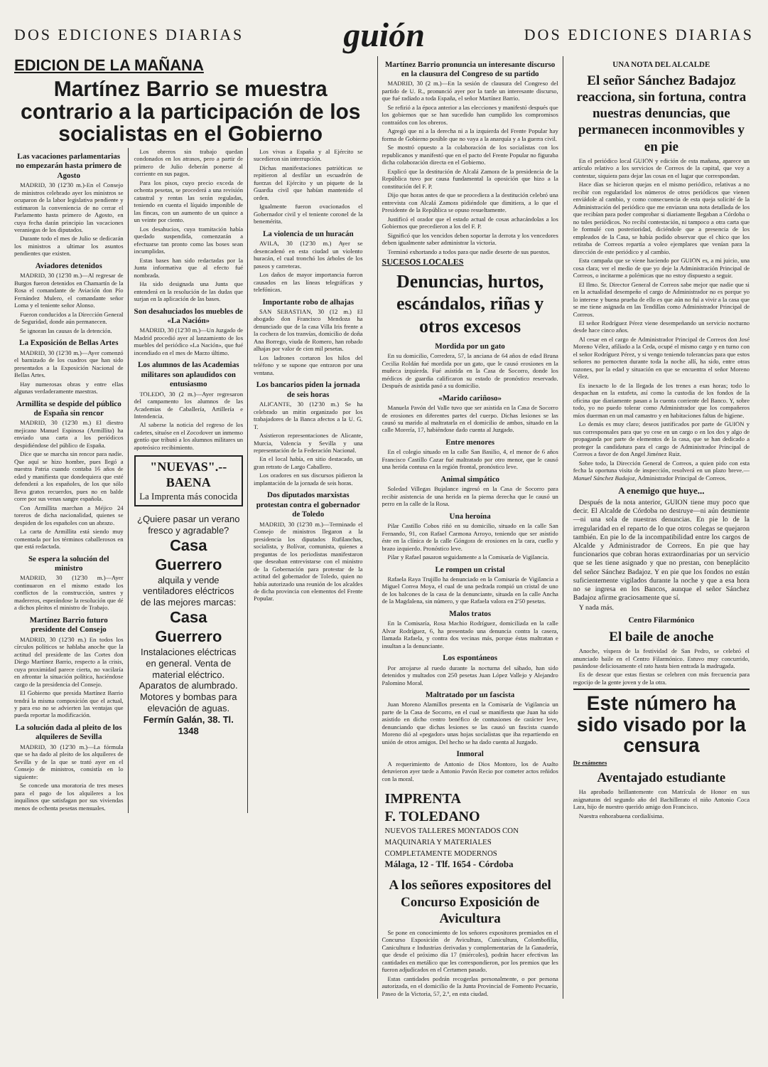DOS EDICIONES DIARIAS guión DOS EDICIONES DIARIAS
EDICION DE LA MAÑANA
Martínez Barrio se muestra contrario a la participación de los socialistas en el Gobierno
Las vacaciones parlamentarias no empezarán hasta primero de Agosto
MADRID, 30 (12'30 m.)-En el Consejo de ministros celebrado ayer los ministros se ocuparon de la labor legislativa pendiente y estimaron la conveniencia de no cerrar el Parlamento hasta primero de Agosto, en cuya fecha darán principio las vacaciones veraniegas de los diputados.
Durante todo el mes de Julio se dedicarán los ministros a ultimar los asuntos pendientes que existen.
Aviadores detenidos
MADRID, 30 (12'30 m.)—Al regresar de Burgos fueron detenidos en Chamartín de la Rosa el comandante de Aviación don Pío Fernández Mulero, el comandante señor Loma y el teniente señor Alonso.
Fueron conducidos a la Dirección General de Seguridad, donde aún permanecen.
Se ignoran las causas de la detención.
La Exposición de Bellas Artes
MADRID, 30 (12'30 m.)—Ayer comenzó el barnizado de los cuadros que han sido presentados a la Exposición Nacional de Bellas Artes.
Hay numerosas obras y entre ellas algunas verdaderamente maestras.
Armillita se despide del público de España sin rencor
MADRID, 30 (12'30 m.) El diestro mejicano Manuel Espinosa (Armillita) ha enviado una carta a los periódicos despidiéndose del público de España.
Dice que se marcha sin rencor para nadie. Que aquí se hizo hombre, pues llegó a nuestra Patria cuando contaba 16 años de edad y manifiesta que dondequiera que esté defenderá a los españoles, de los que sólo lleva gratos recuerdos, pues no en balde corre por sus venas sangre española.
Con Armillita marchan a Méjico 24 toreros de dicha nacionalidad, quienes se despiden de los españoles con un abrazo.
La carta de Armillita está siendo muy comentada por los términos caballerosos en que está redactada.
Se espera la solución del ministro
MADRID, 30 (12'30 m.)—Ayer continuaron en el mismo estado los conflictos de la construcción, sastres y madereros, esperándose la resolución que dé a dichos pleitos el ministro de Trabajo.
Martínez Barrio futuro presidente del Consejo
MADRID, 30 (12'30 m.) En todos los círculos políticos se hablaba anoche que la actitud del presidente de las Cortes don Diego Martínez Barrio, respecto a la crisis, cuya proximidad parece cierta, no vacilaría en afrontar la situación política, haciéndose cargo de la presidencia del Consejo.
El Gobierno que presida Martínez Barrio tendrá la misma composición que el actual, y para eso no se advierten las ventajas que pueda reportar la modificación.
La solución dada al pleito de los alquileres de Sevilla
MADRID, 30 (12'30 m.)—La fórmula que se ha dado al pleito de los alquileres de Sevilla y de la que se trató ayer en el Consejo de ministros, consistía en lo siguiente:
Se concede una moratoria de tres meses para el pago de los alquileres a los inquilinos que satisfagan por sus viviendas menos de ochenta pesetas mensuales.
Los obreros sin trabajo quedan condonados en los atrasos, pero a partir de primero de Julio deberán ponerse al corriente en sus pagos.
Para los pisos, cuyo precio exceda de ochenta pesetas, se procederá a una revisión catastral y rentas las serán reguladas, teniendo en cuenta el líquido imponible de las fincas, con un aumento de un quince a un veinte por ciento.
Los desahucios, cuya tramitación había quedado suspendida, comenzarán a efectuarse tan pronto como las boses sean incumplidas.
Estas bases han sido redactadas por la Junta informativa que al efecto fué nombrada.
Ha sido designada una Junta que entenderá en la resolución de las dudas que surjan en la aplicación de las bases.
Son desahuciados los muebles de «La Nación»
MADRID, 30 (12'30 m.)—Un Juzgado de Madrid procedió ayer al lanzamiento de los muebles del periódico «La Nación», que fué incendiado en el mes de Marzo último.
Los alumnos de las Academias militares son aplaudidos con entusiasmo
TOLEDO, 30 (2 m.)—Ayer regresaron del campamento los alumnos de las Academias de Caballería, Artillería e Intendencia.
Al saberse la noticia del regreso de los cadetes, situóse en el Zocodover un inmenso gentío que tributó a los alumnos militares un apoteósico recibimiento.
"NUEVAS".--BAENA
La Imprenta más conocida
¿Quiere pasar un verano fresco y agradable?
Casa Guerrero
alquila y vende ventiladores eléctricos de las mejores marcas:
Casa Guerrero
Instalaciones eléctricas en general. Venta de material eléctrico. Aparatos de alumbrado. Motores y bombas para elevación de aguas.
Fermín Galán, 38. Tl. 1348
Los vivas a España y al Ejército se sucedieron sin interrupción.
Dichas manifestaciones patrióticas se repitieron al desfilar un escuadrón de fuerzas del Ejército y un piquete de la Guardia civil que habían mantenido el orden.
Igualmente fueron ovacionados el Gobernador civil y el teniente coronel de la benemérita.
La violencia de un huracán
AVILA, 30 (12'30 m.) Ayer se desencadenó en esta ciudad un violento huracán, el cual tronchó los árboles de los paseos y carreteras.
Los daños de mayor importancia fueron causados en las líneas telegráficas y telefónicas.
Importante robo de alhajas
SAN SEBASTIAN, 30 (12 m.) El abogado don Francisco Mendoza ha denunciado que de la casa Villa Iris frente a la cochera de los tranvías, domicilio de doña Ana Borrego, viuda de Romero, han robado alhajas por valor de cien mil pesetas.
Los ladrones cortaron los hilos del teléfono y se supone que entraron por una ventana.
Los bancarios piden la jornada de seis horas
ALICANTE, 30 (12'30 m.) Se ha celebrado un mitin organizado por los trabajadores de la Banca afectos a la U. G. T.
Asistieron representaciones de Alicante, Murcia, Valencia y Sevilla y una representación de la Federación Nacional.
En el local había, en sitio destacado, un gran retrato de Largo Caballero.
Los oradores en sus discursos pidieron la implantación de la jornada de seis horas.
Dos diputados marxistas protestan contra el gobernador de Toledo
MADRID, 30 (12'30 m.)—Terminado el Consejo de ministros llegaron a la presidencia los diputados Rufilanchas, socialista, y Bolívar, comunista, quienes a preguntas de los periodistas manifestaron que deseaban entrevistarse con el ministro de la Gobernación para protestar de la actitud del gobernador de Toledo, quien no había autorizado una reunión de los alcaldes de dicha provincia con elementos del Frente Popular.
Martínez Barrio pronuncia un interesante discurso en la clausura del Congreso de su partido
MADRID, 30 (2 m.)—En la sesión de clausura del Congreso del partido de U. R., pronunció ayer por la tarde un interesante discurso, que fué radiado a toda España, el señor Martínez Barrio.
Se refirió a la época anterior a las elecciones y manifestó después que los gobiernos que se han sucedido han cumplido los compromisos contraídos con los obreros.
Agregó que ni a la derecha ni a la izquierda del Frente Popular hay forma de Gobierno posible que no vaya a la anarquía y a la guerra civil.
Se mostró opuesto a la colaboración de los socialistas con los republicanos y manifestó que en el pacto del Frente Popular no figuraba dicha colaboración directa en el Gobierno.
Explicó que la destitución de Alcalá Zamora de la presidencia de la República tuvo por causa fundamental la oposición que hizo a la constitución del F. P.
Dijo que horas antes de que se procediera a la destitución celebró una entrevista con Alcalá Zamora pidiéndole que dimitiera, a lo que el Presidente de la República se opuso resueltamente.
Justificó el orador que el estado actual de cosas achacándolas a los Gobiernos que precedieron a los del F. P.
Significó que los vencidos deben soportar la derrota y los vencedores deben igualmente saber administrar la victoria.
Terminó exhortando a todos para que nadie deserte de sus puestos.
SUCESOS LOCALES
Denuncias, hurtos, escándalos, riñas y otros excesos
Mordida por un gato
En su domicilio, Corredera, 57, la anciana de 64 años de edad Bruna Cecilia Roldán fué mordida por un gato, que le causó erosiones en la muñeca izquierda. Fué asistida en la Casa de Socorro, donde los médicos de guardia calificaron su estado de pronóstico reservado. Después de asistida pasó a su domicilio.
«Marido cariñoso»
Manuela Pavón del Valle tuvo que ser asistida en la Casa de Socorro de erosiones en diferentes partes del cuerpo. Dichas lesiones se las causó su marido al maltratarla en el domicilio de ambos, situado en la calle Morería, 17, habiéndose dado cuenta al Juzgado.
Entre menores
En el colegio situado en la calle San Basilio, 4, el menor de 6 años Francisco Castillo Cazar fué maltratado por otro menor, que le causó una herida contusa en la región frontal, pronóstico leve.
Animal simpático
Soledad Villegas Bujalance ingresó en la Casa de Socorro para recibir asistencia de una herida en la pierna derecha que le causó un perro en la calle de la Rosa.
Una heroína
Pilar Castillo Cobos riñó en su domicilio, situado en la calle San Fernando, 91, con Rafael Carmona Arroyo, teniendo que ser asistido éste en la clínica de la calle Góngora de erosiones en la cara, cuello y brazo izquierdo. Pronóstico leve.
Pilar y Rafael pasaron seguidamente a la Comisaría de Vigilancia.
Le rompen un cristal
Rafaela Raya Trujillo ha denunciado en la Comisaría de Vigilancia a Miguel Correa Moya, el cual de una pedrada rompió un cristal de uno de los balcones de la casa de la denunciante, situada en la calle Ancha de la Magdalena, sin número, y que Rafaela valora en 2'50 pesetas.
Malos tratos
En la Comisaría, Rosa Machio Rodríguez, domiciliada en la calle Alvar Rodríguez, 6, ha presentado una denuncia contra la casera, llamada Rafaela, y contra dos vecinas más, porque éstas maltratan e insultan a la denunciante.
Los espontáneos
Por arrojarse al ruedo durante la nocturna del sábado, han sido detenidos y multados con 250 pesetas Juan López Vallejo y Alejandro Palomino Moral.
Maltratado por un fascista
Juan Moreno Alamillos presenta en la Comisaría de Vigilancia un parte de la Casa de Socorro, en el cual se manifiesta que Juan ha sido asistido en dicho centro benéfico de contusiones de carácter leve, denunciando que dichas lesiones se las causó un fascista cuando Moreno dió al «pegador» unas hojas socialistas que iba repartiendo en unión de otros amigos. Del hecho se ha dado cuenta al Juzgado.
Inmoral
A requerimiento de Antonio de Dios Montoro, los de Asalto detuvieron ayer tarde a Antonio Pavón Recio por cometer actos reñidos con la moral.
IMPRENTA
F. TOLEDANO
NUEVOS TALLERES MONTADOS CON MAQUINARIA Y MATERIALES COMPLETAMENTE MODERNOS
Málaga, 12 - Tlf. 1654 - Córdoba
A los señores expositores del Concurso Exposición de Avicultura
Se pone en conocimiento de los señores expositores premiados en el Concurso Exposición de Avicultura, Cunicultura, Colombofilia, Canicultura e Industrias derivadas y complementarias de la Ganadería, que desde el próximo día 17 (miércoles), podrán hacer efectivas las cantidades en metálico que les correspondieron, por los premios que les fueron adjudicados en el Certamen pasado.
Estas cantidades podrán recogerlas personalmente, o por persona autorizada, en el domicilio de la Junta Provincial de Fomento Pecuario, Paseo de la Victoria, 57, 2.º, en esta ciudad.
UNA NOTA DEL ALCALDE
El señor Sánchez Badajoz reacciona, sin fortuna, contra nuestras denuncias, que permanecen inconmovibles y en pie
En el periódico local GUION y edición de esta mañana, aparece un artículo relativo a los servicios de Correos de la capital, que voy a contestar, siquiera para dejar las cosas en el lugar que correspondan.
Hace días se hicieron quejas en el mismo periódico, relativas a no recibir con regularidad los números de otros periódicos que vienen enviádole al cambio, y como consecuencia de esta queja solicité de la Administración del periódico que me enviaran una nota detallada de los que recibían para poder comprobar si diariamente llegaban a Córdoba o no tales periódicos. No recibí contestación, ni tampoco a otra carta que le formulé con posterioridad, diciéndole que a presencia de los empleados de la Casa, se había podido observar que el chico que los retiraba de Correos repartía a voleo ejemplares que venían para la dirección de este periódico y al cambio.
Esta campaña que se viene haciendo por GUION es, a mi juicio, una cosa clara; ver el medio de que yo deje la Administración Principal de Correos, o incitarme a polémicas que no estoy dispuesto a seguir.
El Ilmo. Sr. Director General de Correos sabe mejor que nadie que si en la actualidad desempeño el cargo de Administrador no es porque yo lo interese y buena prueba de ello es que aún no fuí a vivir a la casa que se me tiene asignada en las Tendillas como Administrador Principal de Correos.
El señor Rodríguez Pérez viene desempeñando un servicio nocturno desde hace cinco años.
Al cesar en el cargo de Administrador Principal de Correos don José Moreno Vélez, afiliado a la Ceda, ocupé el mismo cargo y en turno con el señor Rodríguez Pérez, y si vengo teniendo tolerancias para que estos señores no pernocten durante toda la noche allí, ha sido, entre otras razones, por la edad y situación en que se encuentra el señor Moreno Vélez.
Es inexacto lo de la llegada de los trenes a esas horas; todo lo despachan en la estafeta, así como la custodia de los fondos de la oficina que diariamente pasan a la cuenta corriente del Banco. Y, sobre todo, yo no puedo tolerar como Administrador que los compañeros míos duerman en un mal camastro y en habitaciones faltas de higiene.
Lo demás es muy claro; deseos justificados por parte de GUION y sus corresponsales para que yo cese en un cargo o en los dos y algo de propaganda por parte de elementos de la casa, que se han dedicado a proteger la candidatura para el cargo de Administrador Principal de Correos a favor de don Angel Jiménez Ruiz.
Sobre todo, la Dirección General de Correos, a quien pido con esta fecha la oportuna visita de inspección, resolverá en un plazo breve.—Manuel Sánchez Badajoz, Administrador Principal de Correos.
A enemigo que huye...
Después de la nota anterior, GUION tiene muy poco que decir. El Alcalde de Córdoba no destruye—ni aún desmiente—ni una sola de nuestras denuncias. En pie lo de la irregularidad en el reparto de lo que otros colegas se quejaron también. En pie lo de la incompatibilidad entre los cargos de Alcalde y Administrador de Correos. En pie que hay funcionarios que cobran horas extraordinarias por un servicio que se les tiene asignado y que no prestan, con beneplácito del señor Sánchez Badajoz. Y en pie que los fondos no están suficientemente vigilados durante la noche y que a esa hora no se ingresa en los Bancos, aunque el señor Sánchez Badajoz afirme graciosamente que sí.
Y nada más.
Centro Filarmónico
El baile de anoche
Anoche, víspera de la festividad de San Pedro, se celebró el anunciado baile en el Centro Filarmónico. Estuvo muy concurrido, pasándose deliciosamente el rato hasta bien entrada la madrugada.
Es de desear que estas fiestas se celebren con más frecuencia para regocijo de la gente joven y de la otra.
Este número ha sido visado por la censura
De exámenes
Aventajado estudiante
Ha aprobado brillantemente con Matrícula de Honor en sus asignaturas del segundo año del Bachillerato el niño Antonio Coca Lara, hijo de nuestro querido amigo don Francisco.
Nuestra enhorabuena cordialísima.